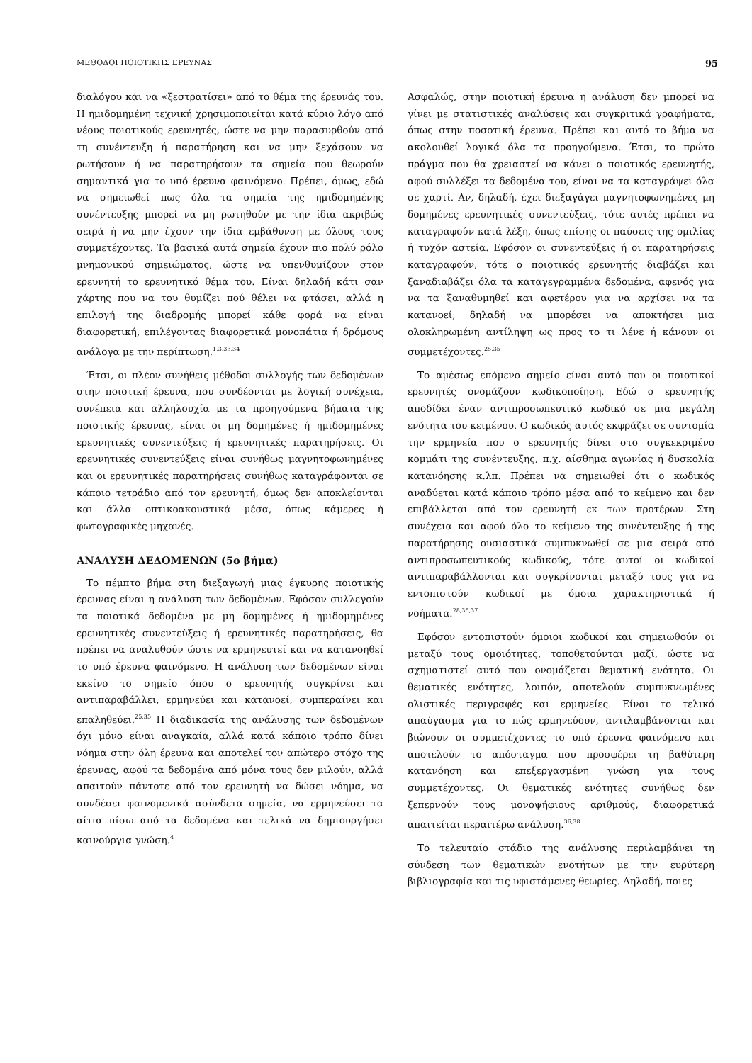ΜΕΘΟΔΟΙ ΠΟΙΟΤΙΚΗΣ ΕΡΕΥΝΑΣ 95
διαλόγου και να «ξεστρατίσει» από το θέμα της έρευνάς του. Η ημιδομημένη τεχνική χρησιμοποιείται κατά κύριο λόγο από νέους ποιοτικούς ερευνητές, ώστε να μην παρασυρθούν από τη συνέντευξη ή παρατήρηση και να μην ξεχάσουν να ρωτήσουν ή να παρατηρήσουν τα σημεία που θεωρούν σημαντικά για το υπό έρευνα φαινόμενο. Πρέπει, όμως, εδώ να σημειωθεί πως όλα τα σημεία της ημιδομημένης συνέντευξης μπορεί να μη ρωτηθούν με την ίδια ακριβώς σειρά ή να μην έχουν την ίδια εμβάθυνση με όλους τους συμμετέχοντες. Τα βασικά αυτά σημεία έχουν πιο πολύ ρόλο μνημονικού σημειώματος, ώστε να υπενθυμίζουν στον ερευνητή το ερευνητικό θέμα του. Είναι δηλαδή κάτι σαν χάρτης που να του θυμίζει πού θέλει να φτάσει, αλλά η επιλογή της διαδρομής μπορεί κάθε φορά να είναι διαφορετική, επιλέγοντας διαφορετικά μονοπάτια ή δρόμους ανάλογα με την περίπτωση.<sup>1,3,33,34</sup>
Έτσι, οι πλέον συνήθεις μέθοδοι συλλογής των δεδομένων στην ποιοτική έρευνα, που συνδέονται με λογική συνέχεια, συνέπεια και αλληλουχία με τα προηγούμενα βήματα της ποιοτικής έρευνας, είναι οι μη δομημένες ή ημιδομημένες ερευνητικές συνεντεύξεις ή ερευνητικές παρατηρήσεις. Οι ερευνητικές συνεντεύξεις είναι συνήθως μαγνητοφωνημένες και οι ερευνητικές παρατηρήσεις συνήθως καταγράφονται σε κάποιο τετράδιο από τον ερευνητή, όμως δεν αποκλείονται και άλλα οπτικοακουστικά μέσα, όπως κάμερες ή φωτογραφικές μηχανές.
ΑΝΑΛΥΣΗ ΔΕΔΟΜΕΝΩΝ (5ο βήμα)
Το πέμπτο βήμα στη διεξαγωγή μιας έγκυρης ποιοτικής έρευνας είναι η ανάλυση των δεδομένων. Εφόσον συλλεγούν τα ποιοτικά δεδομένα με μη δομημένες ή ημιδομημένες ερευνητικές συνεντεύξεις ή ερευνητικές παρατηρήσεις, θα πρέπει να αναλυθούν ώστε να ερμηνευτεί και να κατανοηθεί το υπό έρευνα φαινόμενο. Η ανάλυση των δεδομένων είναι εκείνο το σημείο όπου ο ερευνητής συγκρίνει και αντιπαραβάλλει, ερμηνεύει και κατανοεί, συμπεραίνει και επαληθεύει.<sup>25,35</sup> Η διαδικασία της ανάλυσης των δεδομένων όχι μόνο είναι αναγκαία, αλλά κατά κάποιο τρόπο δίνει νόημα στην όλη έρευνα και αποτελεί τον απώτερο στόχο της έρευνας, αφού τα δεδομένα από μόνα τους δεν μιλούν, αλλά απαιτούν πάντοτε από τον ερευνητή να δώσει νόημα, να συνδέσει φαινομενικά ασύνδετα σημεία, να ερμηνεύσει τα αίτια πίσω από τα δεδομένα και τελικά να δημιουργήσει καινούργια γνώση.<sup>4</sup>
Ασφαλώς, στην ποιοτική έρευνα η ανάλυση δεν μπορεί να γίνει με στατιστικές αναλύσεις και συγκριτικά γραφήματα, όπως στην ποσοτική έρευνα. Πρέπει και αυτό το βήμα να ακολουθεί λογικά όλα τα προηγούμενα. Έτσι, το πρώτο πράγμα που θα χρειαστεί να κάνει ο ποιοτικός ερευνητής, αφού συλλέξει τα δεδομένα του, είναι να τα καταγράψει όλα σε χαρτί. Αν, δηλαδή, έχει διεξαγάγει μαγνητοφωνημένες μη δομημένες ερευνητικές συνεντεύξεις, τότε αυτές πρέπει να καταγραφούν κατά λέξη, όπως επίσης οι παύσεις της ομιλίας ή τυχόν αστεία. Εφόσον οι συνεντεύξεις ή οι παρατηρήσεις καταγραφούν, τότε ο ποιοτικός ερευνητής διαβάζει και ξαναδιαβάζει όλα τα καταγεγραμμένα δεδομένα, αφενός για να τα ξαναθυμηθεί και αφετέρου για να αρχίσει να τα κατανοεί, δηλαδή να μπορέσει να αποκτήσει μια ολοκληρωμένη αντίληψη ως προς το τι λένε ή κάνουν οι συμμετέχοντες.<sup>25,35</sup>
Το αμέσως επόμενο σημείο είναι αυτό που οι ποιοτικοί ερευνητές ονομάζουν κωδικοποίηση. Εδώ ο ερευνητής αποδίδει έναν αντιπροσωπευτικό κωδικό σε μια μεγάλη ενότητα του κειμένου. Ο κωδικός αυτός εκφράζει σε συντομία την ερμηνεία που ο ερευνητής δίνει στο συγκεκριμένο κομμάτι της συνέντευξης, π.χ. αίσθημα αγωνίας ή δυσκολία κατανόησης κ.λπ. Πρέπει να σημειωθεί ότι ο κωδικός αναδύεται κατά κάποιο τρόπο μέσα από το κείμενο και δεν επιβάλλεται από τον ερευνητή εκ των προτέρων. Στη συνέχεια και αφού όλο το κείμενο της συνέντευξης ή της παρατήρησης ουσιαστικά συμπυκνωθεί σε μια σειρά από αντιπροσωπευτικούς κωδικούς, τότε αυτοί οι κωδικοί αντιπαραβάλλονται και συγκρίνονται μεταξύ τους για να εντοπιστούν κωδικοί με όμοια χαρακτηριστικά ή νοήματα.<sup>28,36,37</sup>
Εφόσον εντοπιστούν όμοιοι κωδικοί και σημειωθούν οι μεταξύ τους ομοιότητες, τοποθετούνται μαζί, ώστε να σχηματιστεί αυτό που ονομάζεται θεματική ενότητα. Οι θεματικές ενότητες, λοιπόν, αποτελούν συμπυκνωμένες ολιστικές περιγραφές και ερμηνείες. Είναι το τελικό απαύγασμα για το πώς ερμηνεύουν, αντιλαμβάνονται και βιώνουν οι συμμετέχοντες το υπό έρευνα φαινόμενο και αποτελούν το απόσταγμα που προσφέρει τη βαθύτερη κατανόηση και επεξεργασμένη γνώση για τους συμμετέχοντες. Οι θεματικές ενότητες συνήθως δεν ξεπερνούν τους μονοψήφιους αριθμούς, διαφορετικά απαιτείται περαιτέρω ανάλυση.<sup>36,38</sup>
Το τελευταίο στάδιο της ανάλυσης περιλαμβάνει τη σύνδεση των θεματικών ενοτήτων με την ευρύτερη βιβλιογραφία και τις υφιστάμενες θεωρίες. Δηλαδή, ποιες